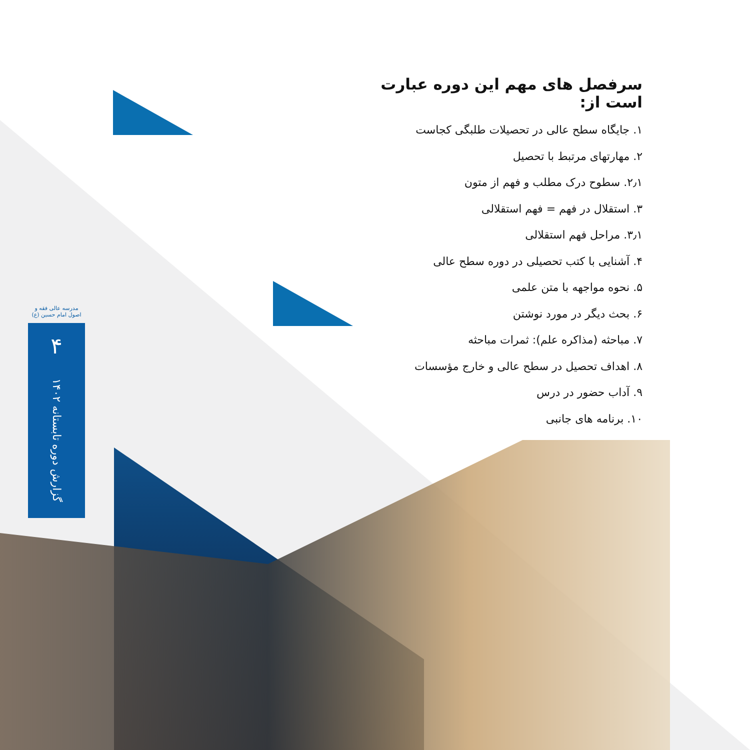مدرسه عالی فقه و اصول امام حسین (ع)
۴
گزارش دوره تابستانه ۱۴۰۲
سرفصل های مهم این دوره عبارت است از:
۱. جایگاه سطح عالی در تحصیلات طلبگی کجاست
۲. مهارتهای مرتبط با تحصیل
۲٫۱. سطوح درک مطلب و فهم از متون
۳. استقلال در فهم = فهم استقلالی
۳٫۱. مراحل فهم استقلالی
۴. آشنایی با کتب تحصیلی در دوره سطح عالی
۵. نحوه مواجهه با متن علمی
۶. بحث دیگر در مورد نوشتن
۷. مباحثه (مذاکره علم): ثمرات مباحثه
۸. اهداف تحصیل در سطح عالی و خارج مؤسسات
۹. آداب حضور در درس
۱۰. برنامه های جانبی